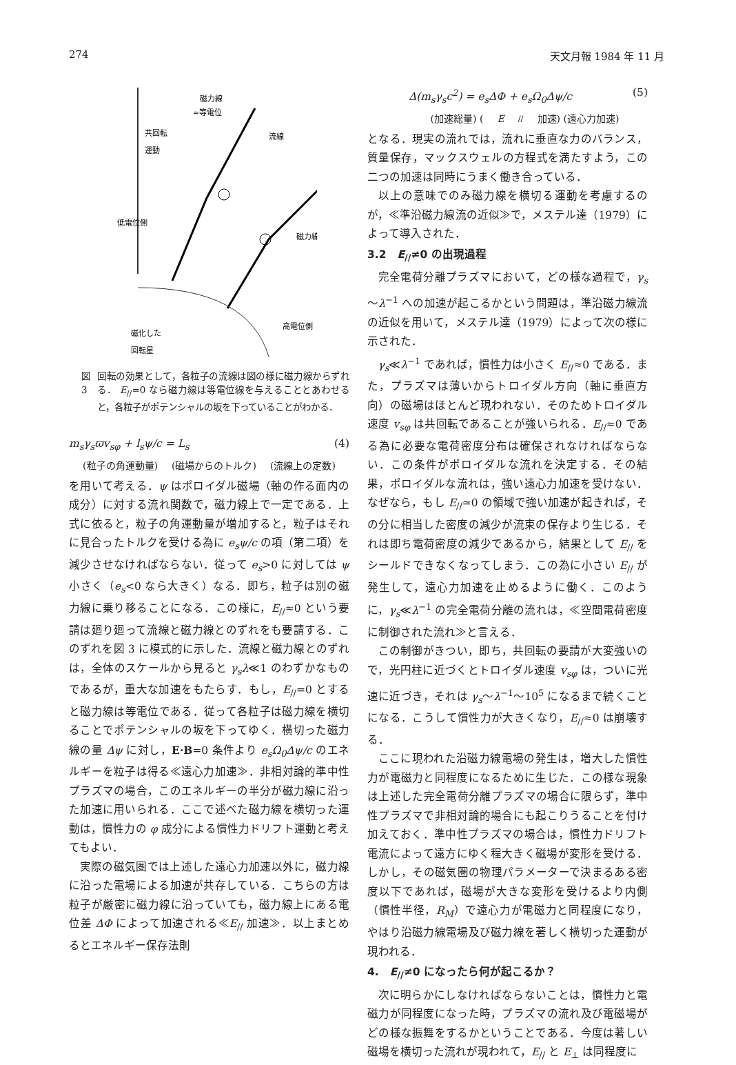274 天文月報 1984 年 11 月
磁力線
≈等電位
共回転
運動
流線
磁力線
低電位側
高電位側
磁化した
回転星
図 3 回転の効果として，各粒子の流線は図の様に磁力線からずれる． E<sub>//</sub>=0 なら磁力線は等電位線を与えることとあわせると，各粒子がポテンシャルの坂を下っていることがわかる．
m<sub>s</sub>γ<sub>s</sub>ϖv<sub>sφ</sub> + l<sub>s</sub>ψ/c = L<sub>s</sub> (4)
(粒子の角運動量) (磁場からのトルク) (流線上の定数)
を用いて考える．ψ はポロイダル磁場（軸の作る面内の成分）に対する流れ関数で，磁力線上で一定である．上式に依ると，粒子の角運動量が増加すると，粒子はそれに見合ったトルクを受ける為に e<sub>s</sub>ψ/c の項（第二項）を減少させなければならない．従って e<sub>s</sub>>0 に対しては ψ 小さく（e<sub>s</sub><0 なら大きく）なる．即ち，粒子は別の磁力線に乗り移ることになる．この様に，E<sub>//</sub>≈0 という要請は廻り廻って流線と磁力線とのずれをも要請する．このずれを図 3 に模式的に示した．流線と磁力線とのずれは，全体のスケールから見ると γ<sub>s</sub>λ≪1 のわずかなものであるが，重大な加速をもたらす．もし，E<sub>//</sub>=0 とすると磁力線は等電位である．従って各粒子は磁力線を横切ることでポテンシャルの坂を下ってゆく．横切った磁力線の量 Δψ に対し，E·B=0 条件より e<sub>s</sub>Ω<sub>0</sub>Δψ/c のエネルギーを粒子は得る≪遠心力加速≫．非相対論的準中性プラズマの場合，このエネルギーの半分が磁力線に沿った加速に用いられる．ここで述べた磁力線を横切った運動は，慣性力の φ 成分による慣性力ドリフト運動と考えてもよい．
実際の磁気圏では上述した遠心力加速以外に，磁力線に沿った電場による加速が共存している．こちらの方は粒子が厳密に磁力線に沿っていても，磁力線上にある電位差 ΔΦ によって加速される≪E<sub>//</sub> 加速≫．以上まとめるとエネルギー保存法則
Δ(m<sub>s</sub>γ<sub>s</sub>c<sup>2</sup>) = e<sub>s</sub>ΔΦ + e<sub>s</sub>Ω<sub>0</sub>Δψ/c (5)
(加速総量) (E<sub>//</sub> 加速) (遠心力加速)
となる．現実の流れでは，流れに垂直な力のバランス，質量保存，マックスウェルの方程式を満たすよう，この二つの加速は同時にうまく働き合っている．
以上の意味でのみ磁力線を横切る運動を考慮するのが，≪準沿磁力線流の近似≫で，メステル達（1979）によって導入された．
3.2　E<sub>//</sub>≠0 の出現過程
完全電荷分離プラズマにおいて，どの様な過程で，γ<sub>s</sub>～λ<sup>−1</sup> への加速が起こるかという問題は，準沿磁力線流の近似を用いて，メステル達（1979）によって次の様に示された．
γ<sub>s</sub>≪λ<sup>−1</sup> であれば，慣性力は小さく E<sub>//</sub>≈0 である．また，プラズマは薄いからトロイダル方向（軸に垂直方向）の磁場はほとんど現われない．そのためトロイダル速度 v<sub>sφ</sub> は共回転であることが強いられる．E<sub>//</sub>≈0 である為に必要な電荷密度分布は確保されなければならない．この条件がポロイダルな流れを決定する．その結果，ポロイダルな流れは，強い遠心力加速を受けない．なぜなら，もし E<sub>//</sub>≃0 の領域で強い加速が起きれば，その分に相当した密度の減少が流束の保存より生じる．それは即ち電荷密度の減少であるから，結果として E<sub>//</sub> をシールドできなくなってしまう．この為に小さい E<sub>//</sub> が発生して，遠心力加速を止めるように働く．このように，γ<sub>s</sub>≪λ<sup>−1</sup> の完全電荷分離の流れは，≪空間電荷密度に制御された流れ≫と言える．
この制御がきつい，即ち，共回転の要請が大変強いので，光円柱に近づくとトロイダル速度 v<sub>sφ</sub> は，ついに光速に近づき，それは γ<sub>s</sub>～λ<sup>−1</sup>～10<sup>5</sup> になるまで続くことになる．こうして慣性力が大きくなり，E<sub>//</sub>≈0 は崩壊する．
ここに現われた沿磁力線電場の発生は，増大した慣性力が電磁力と同程度になるために生じた．この様な現象は上述した完全電荷分離プラズマの場合に限らず，準中性プラズマで非相対論的場合にも起こりうることを付け加えておく．準中性プラズマの場合は，慣性力ドリフト電流によって遠方にゆく程大きく磁場が変形を受ける．しかし，その磁気圏の物理パラメーターで決まるある密度以下であれば，磁場が大きな変形を受けるより内側（慣性半径，R<sub>M</sub>）で遠心力が電磁力と同程度になり，やはり沿磁力線電場及び磁力線を著しく横切った運動が現われる．
4.　E<sub>//</sub>≠0 になったら何が起こるか？
次に明らかにしなければならないことは，慣性力と電磁力が同程度になった時，プラズマの流れ及び電磁場がどの様な振舞をするかということである．今度は著しい磁場を横切った流れが現われて，E<sub>//</sub> と E<sub>⊥</sub> は同程度に